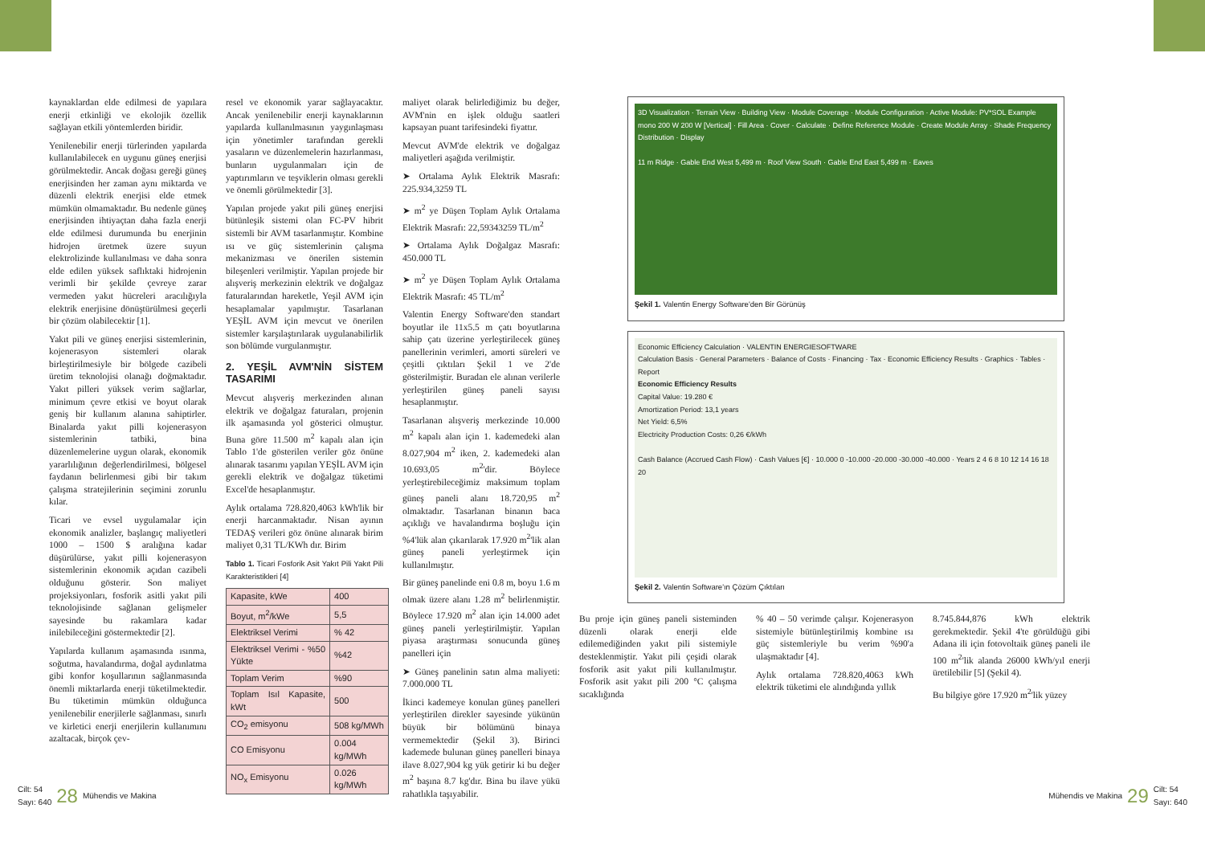kaynaklardan elde edilmesi de yapılara enerji etkinliği ve ekolojik özellik sağlayan etkili yöntemlerden biridir.
Yenilenebilir enerji türlerinden yapılarda kullanılabilecek en uygunu güneş enerjisi görülmektedir. Ancak doğası gereği güneş enerjisinden her zaman aynı miktarda ve düzenli elektrik enerjisi elde etmek mümkün olmamaktadır. Bu nedenle güneş enerjisinden ihtiyaçtan daha fazla enerji elde edilmesi durumunda bu enerjinin hidrojen üretmek üzere suyun elektrolizinde kullanılması ve daha sonra elde edilen yüksek saflıktaki hidrojenin verimli bir şekilde çevreye zarar vermeden yakıt hücreleri aracılığıyla elektrik enerjisine dönüştürülmesi geçerli bir çözüm olabilecektir [1].
Yakıt pili ve güneş enerjisi sistemlerinin, kojenerasyon sistemleri olarak birleştirilmesiyle bir bölgede cazibeli üretim teknolojisi olanağı doğmaktadır. Yakıt pilleri yüksek verim sağlarlar, minimum çevre etkisi ve boyut olarak geniş bir kullanım alanına sahiptirler. Binalarda yakıt pilli kojenerasyon sistemlerinin tatbiki, bina düzenlemelerine uygun olarak, ekonomik yararlılığının değerlendirilmesi, bölgesel faydanın belirlenmesi gibi bir takım çalışma stratejilerinin seçimini zorunlu kılar.
Ticari ve evsel uygulamalar için ekonomik analizler, başlangıç maliyetleri 1000 – 1500 $ aralığına kadar düşürülürse, yakıt pilli kojenerasyon sistemlerinin ekonomik açıdan cazibeli olduğunu gösterir. Son maliyet projeksiyonları, fosforik asitli yakıt pili teknolojisinde sağlanan gelişmeler sayesinde bu rakamlara kadar inilebileceğini göstermektedir [2].
Yapılarda kullanım aşamasında ısınma, soğutma, havalandırma, doğal aydınlatma gibi konfor koşullarının sağlanmasında önemli miktarlarda enerji tüketilmektedir. Bu tüketimin mümkün olduğunca yenilenebilir enerjilerle sağlanması, sınırlı ve kirletici enerji enerjilerin kullanımını azaltacak, birçok çev-
resel ve ekonomik yarar sağlayacaktır. Ancak yenilenebilir enerji kaynaklarının yapılarda kullanılmasının yaygınlaşması için yönetimler tarafından gerekli yasaların ve düzenlemelerin hazırlanması, bunların uygulanmaları için de yaptırımların ve teşviklerin olması gerekli ve önemli görülmektedir [3].
Yapılan projede yakıt pili güneş enerjisi bütünleşik sistemi olan FC-PV hibrit sistemli bir AVM tasarlanmıştır. Kombine ısı ve güç sistemlerinin çalışma mekanizması ve önerilen sistemin bileşenleri verilmiştir. Yapılan projede bir alışveriş merkezinin elektrik ve doğalgaz faturalarından hareketle, Yeşil AVM için hesaplamalar yapılmıştır. Tasarlanan YEŞİL AVM için mevcut ve önerilen sistemler karşılaştırılarak uygulanabilirlik son bölümde vurgulanmıştır.
2. YEŞİL AVM'NİN SİSTEM TASARIMI
Mevcut alışveriş merkezinden alınan elektrik ve doğalgaz faturaları, projenin ilk aşamasında yol gösterici olmuştur. Buna göre 11.500 m<sup>2</sup> kapalı alan için Tablo 1'de gösterilen veriler göz önüne alınarak tasarımı yapılan YEŞİL AVM için gerekli elektrik ve doğalgaz tüketimi Excel'de hesaplanmıştır.
Aylık ortalama 728.820,4063 kWh'lik bir enerji harcanmaktadır. Nisan ayının TEDAŞ verileri göz önüne alınarak birim maliyet 0,31 TL/KWh dır. Birim
Tablo 1. Ticari Fosforik Asit Yakıt Pili Yakıt Pili Karakteristikleri [4]
| Kapasite, kWe | 400 |
| Boyut, m<sup>2</sup>/kWe | 5,5 |
| Elektriksel Verimi | % 42 |
| Elektriksel Verimi - %50 Yükte | %42 |
| Toplam Verim | %90 |
| Toplam Isıl Kapasite, kWt | 500 |
| CO<sub>2</sub> emisyonu | 508 kg/MWh |
| CO Emisyonu | 0.004 kg/MWh |
| NO<sub>x</sub> Emisyonu | 0.026 kg/MWh |
maliyet olarak belirlediğimiz bu değer, AVM'nin en işlek olduğu saatleri kapsayan puant tarifesindeki fiyattır.
Mevcut AVM'de elektrik ve doğalgaz maliyetleri aşağıda verilmiştir.
➤ Ortalama Aylık Elektrik Masrafı: 225.934,3259 TL
➤ m<sup>2</sup> ye Düşen Toplam Aylık Ortalama Elektrik Masrafı: 22,59343259 TL/m<sup>2</sup>
➤ Ortalama Aylık Doğalgaz Masrafı: 450.000 TL
➤ m<sup>2</sup> ye Düşen Toplam Aylık Ortalama Elektrik Masrafı: 45 TL/m<sup>2</sup>
Valentin Energy Software'den standart boyutlar ile 11x5.5 m çatı boyutlarına sahip çatı üzerine yerleştirilecek güneş panellerinin verimleri, amorti süreleri ve çeşitli çıktıları Şekil 1 ve 2'de gösterilmiştir. Buradan ele alınan verilerle yerleştirilen güneş paneli sayısı hesaplanmıştır.
Tasarlanan alışveriş merkezinde 10.000 m<sup>2</sup> kapalı alan için 1. kademedeki alan 8.027,904 m<sup>2</sup> iken, 2. kademedeki alan 10.693,05 m<sup>2</sup>'dir. Böylece yerleştirebileceğimiz maksimum toplam güneş paneli alanı 18.720,95 m<sup>2</sup> olmaktadır. Tasarlanan binanın baca açıklığı ve havalandırma boşluğu için %4'lük alan çıkarılarak 17.920 m<sup>2</sup>'lik alan güneş paneli yerleştirmek için kullanılmıştır.
Bir güneş panelinde eni 0.8 m, boyu 1.6 m olmak üzere alanı 1.28 m<sup>2</sup> belirlenmiştir. Böylece 17.920 m<sup>2</sup> alan için 14.000 adet güneş paneli yerleştirilmiştir. Yapılan piyasa araştırması sonucunda güneş panelleri için
➤ Güneş panelinin satın alma maliyeti: 7.000.000 TL
İkinci kademeye konulan güneş panelleri yerleştirilen direkler sayesinde yükünün büyük bir bölümünü binaya vermemektedir (Şekil 3). Birinci kademede bulunan güneş panelleri binaya ilave 8.027,904 kg yük getirir ki bu değer m<sup>2</sup> başına 8.7 kg'dır. Bina bu ilave yükü rahatlıkla taşıyabilir.
3D Visualization · Terrain View · Building View · Module Coverage · Module Configuration · Active Module: PV*SOL Example mono 200 W 200 W [Vertical] · Fill Area · Cover · Calculate · Define Reference Module · Create Module Array · Shade Frequency Distribution · Display
11 m Ridge · Gable End West 5,499 m · Roof View South · Gable End East 5,499 m · Eaves
Şekil 1. Valentin Energy Software'den Bir Görünüş
Economic Efficiency Calculation · VALENTIN ENERGIESOFTWARE
Calculation Basis · General Parameters · Balance of Costs · Financing · Tax · Economic Efficiency Results · Graphics · Tables · Report
Economic Efficiency Results
Capital Value: 19.280 €
Amortization Period: 13,1 years
Net Yield: 6,5%
Electricity Production Costs: 0,26 €/kWh
Cash Balance (Accrued Cash Flow) · Cash Values [€] · 10.000 0 -10.000 -20.000 -30.000 -40.000 · Years 2 4 6 8 10 12 14 16 18 20
Şekil 2. Valentin Software'ın Çözüm Çıktıları
Bu proje için güneş paneli sisteminden düzenli olarak enerji elde edilemediğinden yakıt pili sistemiyle desteklenmiştir. Yakıt pili çeşidi olarak fosforik asit yakıt pili kullanılmıştır. Fosforik asit yakıt pili 200 °C çalışma sıcaklığında
% 40 – 50 verimde çalışır. Kojenerasyon sistemiyle bütünleştirilmiş kombine ısı güç sistemleriyle bu verim %90'a ulaşmaktadır [4].
Aylık ortalama 728.820,4063 kWh elektrik tüketimi ele alındığında yıllık
8.745.844,876 kWh elektrik gerekmektedir. Şekil 4'te görüldüğü gibi Adana ili için fotovoltaik güneş paneli ile 100 m<sup>2</sup>'lik alanda 26000 kWh/yıl enerji üretilebilir [5] (Şekil 4).
Bu bilgiye göre 17.920 m<sup>2</sup>'lik yüzey
Cilt: 54
Sayı: 640 28 Mühendis ve Makina
Mühendis ve Makina 29 Cilt: 54
Sayı: 640